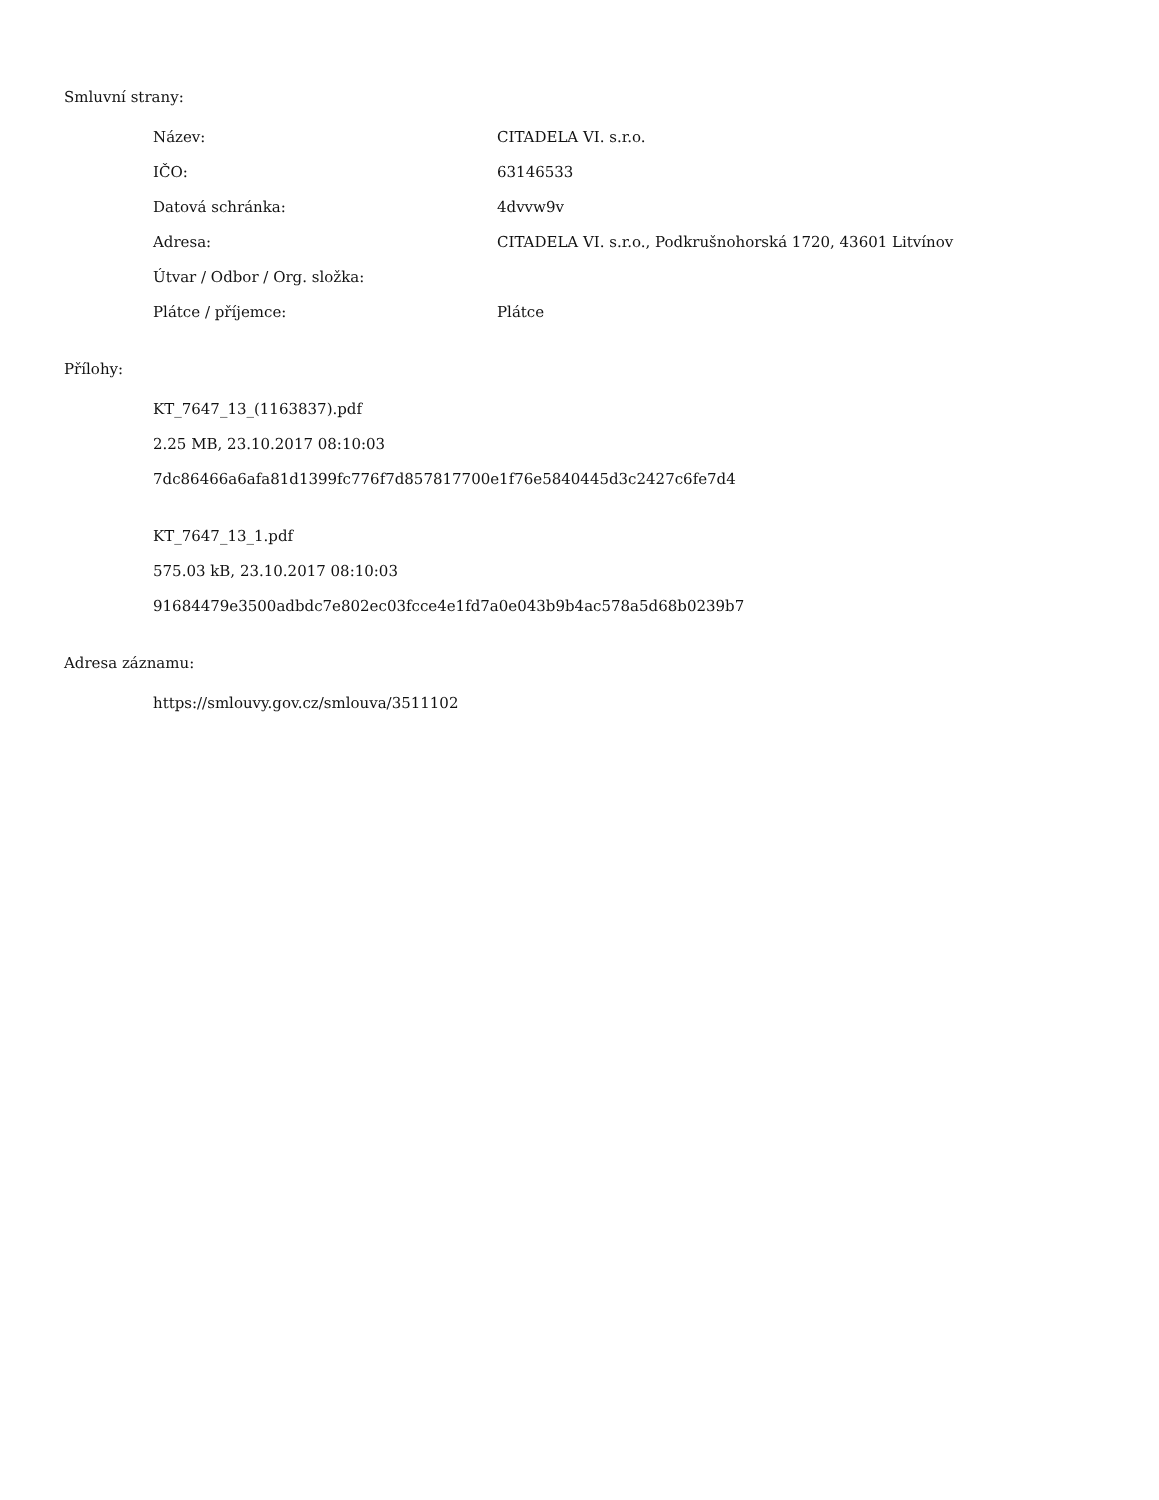Smluvní strany:
| Název: | CITADELA VI. s.r.o. |
| IČO: | 63146533 |
| Datová schránka: | 4dvvw9v |
| Adresa: | CITADELA VI. s.r.o., Podkrušnohorská 1720, 43601 Litvínov |
| Útvar / Odbor / Org. složka: | |
| Plátce / příjemce: | Plátce |
Přílohy:
KT_7647_13_(1163837).pdf
2.25 MB, 23.10.2017 08:10:03
7dc86466a6afa81d1399fc776f7d857817700e1f76e5840445d3c2427c6fe7d4
KT_7647_13_1.pdf
575.03 kB, 23.10.2017 08:10:03
91684479e3500adbdc7e802ec03fcce4e1fd7a0e043b9b4ac578a5d68b0239b7
Adresa záznamu:
https://smlouvy.gov.cz/smlouva/3511102